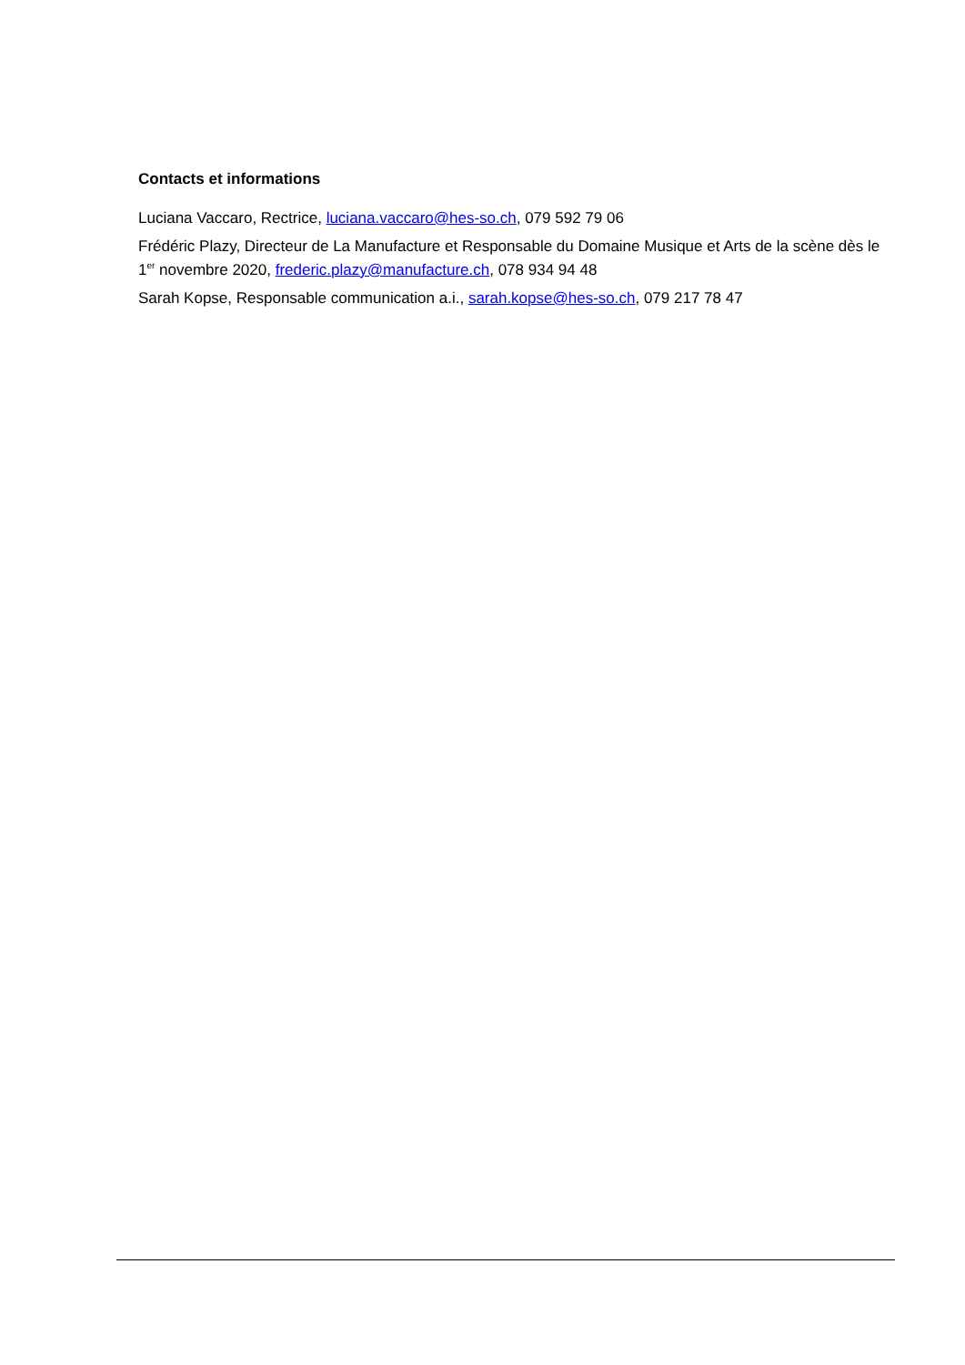Contacts et informations
Luciana Vaccaro, Rectrice, luciana.vaccaro@hes-so.ch, 079 592 79 06
Frédéric Plazy, Directeur de La Manufacture et Responsable du Domaine Musique et Arts de la scène dès le 1<sup>er</sup> novembre 2020, frederic.plazy@manufacture.ch, 078 934 94 48
Sarah Kopse, Responsable communication a.i., sarah.kopse@hes-so.ch, 079 217 78 47